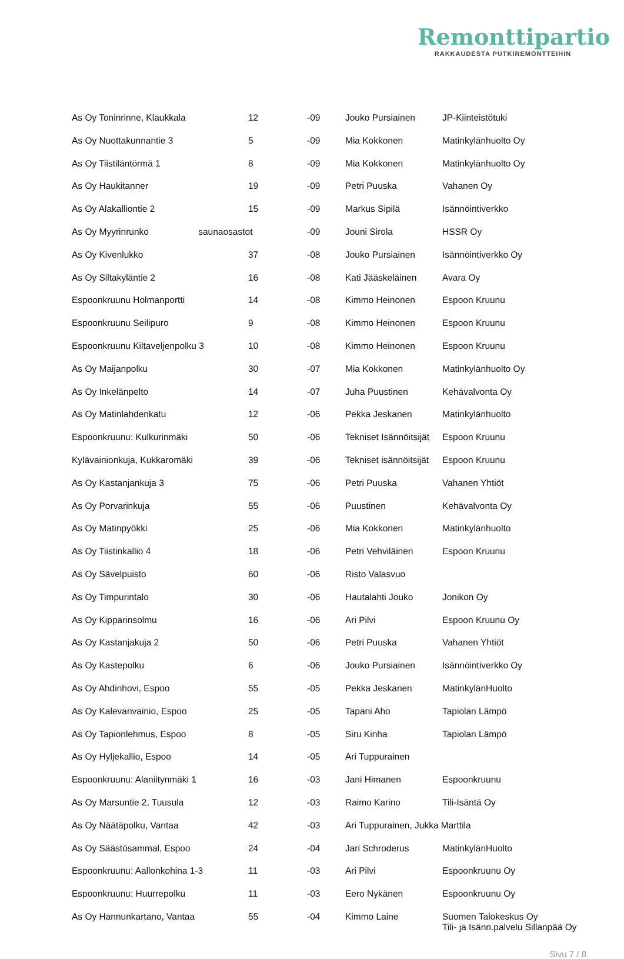Remonttipartio
RAKKAUDESTA PUTKIREMONTTEIHIN
| As Oy Toninrinne, Klaukkala | 12 | -09 | Jouko Pursiainen | JP-Kiinteistötuki |
| As Oy Nuottakunnantie 3 | 5 | -09 | Mia Kokkonen | Matinkylänhuolto Oy |
| As Oy Tiistiläntörmä 1 | 8 | -09 | Mia Kokkonen | Matinkylänhuolto Oy |
| As Oy Haukitanner | 19 | -09 | Petri Puuska | Vahanen Oy |
| As Oy Alakalliontie 2 | 15 | -09 | Markus Sipilä | Isännöintiverkko |
| As Oy Myyrinrunko saunaosastot | | -09 | Jouni Sirola | HSSR Oy |
| As Oy Kivenlukko | 37 | -08 | Jouko Pursiainen | Isännöintiverkko Oy |
| As Oy Siltakyläntie 2 | 16 | -08 | Kati Jääskeläinen | Avara Oy |
| Espoonkruunu Holmanportti | 14 | -08 | Kimmo Heinonen | Espoon Kruunu |
| Espoonkruunu Seilipuro | 9 | -08 | Kimmo Heinonen | Espoon Kruunu |
| Espoonkruunu Kiltaveljenpolku 3 | 10 | -08 | Kimmo Heinonen | Espoon Kruunu |
| As Oy Maijanpolku | 30 | -07 | Mia Kokkonen | Matinkylänhuolto Oy |
| As Oy Inkelänpelto | 14 | -07 | Juha Puustinen | Kehävalvonta Oy |
| As Oy Matinlahdenkatu | 12 | -06 | Pekka Jeskanen | Matinkylänhuolto |
| Espoonkruunu: Kulkurinmäki | 50 | -06 | Tekniset Isännöitsijät | Espoon Kruunu |
| Kylävainionkuja, Kukkaromäki | 39 | -06 | Tekniset isännöitsijät | Espoon Kruunu |
| As Oy Kastanjankuja 3 | 75 | -06 | Petri Puuska | Vahanen Yhtiöt |
| As Oy Porvarinkuja | 55 | -06 | Puustinen | Kehävalvonta Oy |
| As Oy Matinpyökki | 25 | -06 | Mia Kokkonen | Matinkylänhuolto |
| As Oy Tiistinkallio 4 | 18 | -06 | Petri Vehviläinen | Espoon Kruunu |
| As Oy Sävelpuisto | 60 | -06 | Risto Valasvuo | |
| As Oy Timpurintalo | 30 | -06 | Hautalahti Jouko | Jonikon Oy |
| As Oy Kipparinsolmu | 16 | -06 | Ari Pilvi | Espoon Kruunu Oy |
| As Oy Kastanjakuja 2 | 50 | -06 | Petri Puuska | Vahanen Yhtiöt |
| As Oy Kastepolku | 6 | -06 | Jouko Pursiainen | Isännöintiverkko Oy |
| As Oy Ahdinhovi, Espoo | 55 | -05 | Pekka Jeskanen | MatinkylänHuolto |
| As Oy Kalevanvainio, Espoo | 25 | -05 | Tapani Aho | Tapiolan Lämpö |
| As Oy Tapionlehmus, Espoo | 8 | -05 | Siru Kinha | Tapiolan Lämpö |
| As Oy Hyljekallio, Espoo | 14 | -05 | Ari Tuppurainen | |
| Espoonkruunu: Alaniitynmäki 1 | 16 | -03 | Jani Himanen | Espoonkruunu |
| As Oy Marsuntie 2, Tuusula | 12 | -03 | Raimo Karino | Tili-Isäntä Oy |
| As Oy Näätäpolku, Vantaa | 42 | -03 | Ari Tuppurainen, Jukka Marttila | |
| As Oy Säästösammal, Espoo | 24 | -04 | Jari Schroderus | MatinkylänHuolto |
| Espoonkruunu: Aallonkohina 1-3 | 11 | -03 | Ari Pilvi | Espoonkruunu Oy |
| Espoonkruunu: Huurrepolku | 11 | -03 | Eero Nykänen | Espoonkruunu Oy |
| As Oy Hannunkartano, Vantaa | 55 | -04 | Kimmo Laine | Suomen Talokeskus Oy Tili- ja Isänn.palvelu Sillanpää Oy |
Sivu 7 / 8